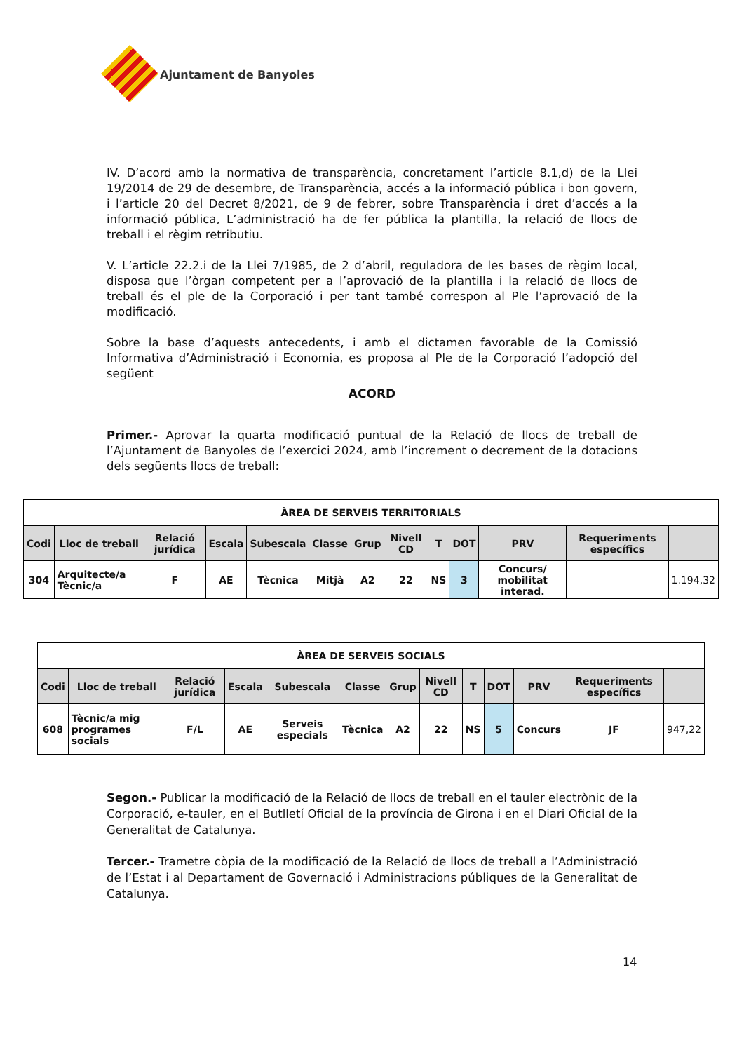Ajuntament de Banyoles
IV. D’acord amb la normativa de transparència, concretament l’article 8.1,d) de la Llei 19/2014 de 29 de desembre, de Transparència, accés a la informació pública i bon govern, i l’article 20 del Decret 8/2021, de 9 de febrer, sobre Transparència i dret d’accés a la informació pública, L’administració ha de fer pública la plantilla, la relació de llocs de treball i el règim retributiu.
V. L’article 22.2.i de la Llei 7/1985, de 2 d’abril, reguladora de les bases de règim local, disposa que l’òrgan competent per a l’aprovació de la plantilla i la relació de llocs de treball és el ple de la Corporació i per tant també correspon al Ple l’aprovació de la modificació.
Sobre la base d’aquests antecedents, i amb el dictamen favorable de la Comissió Informativa d’Administració i Economia, es proposa al Ple de la Corporació l’adopció del següent
ACORD
Primer.- Aprovar la quarta modificació puntual de la Relació de llocs de treball de l’Ajuntament de Banyoles de l’exercici 2024, amb l’increment o decrement de la dotacions dels següents llocs de treball:
| ÀREA DE SERVEIS TERRITORIALS | | | | | | | | | | | | |
| Codi | Lloc de treball | Relació jurídica | Escala | Subescala | Classe | Grup | Nivell CD | T | DOT | PRV | Requeriments específics | |
| 304 | Arquitecte/a Tècnic/a | F | AE | Tècnica | Mitjà | A2 | 22 | NS | 3 | Concurs/ mobilitat interad. | | 1.194,32 |
| ÀREA DE SERVEIS SOCIALS | | | | | | | | | | | | |
| Codi | Lloc de treball | Relació jurídica | Escala | Subescala | Classe | Grup | Nivell CD | T | DOT | PRV | Requeriments específics | |
| 608 | Tècnic/a mig programes socials | F/L | AE | Serveis especials | Tècnica | A2 | 22 | NS | 5 | Concurs | JF | 947,22 |
Segon.- Publicar la modificació de la Relació de llocs de treball en el tauler electrònic de la Corporació, e-tauler, en el Butlletí Oficial de la província de Girona i en el Diari Oficial de la Generalitat de Catalunya.
Tercer.- Trametre còpia de la modificació de la Relació de llocs de treball a l’Administració de l’Estat i al Departament de Governació i Administracions públiques de la Generalitat de Catalunya.
14